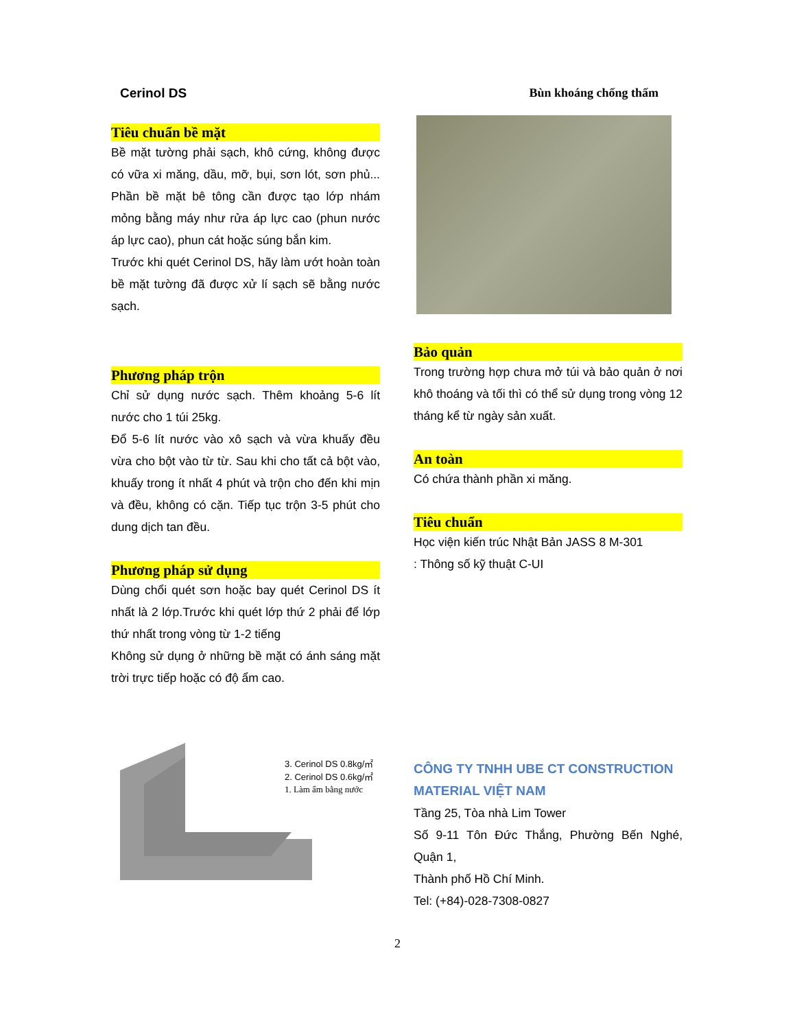Cerinol DS Bùn khoáng chống thấm
Tiêu chuẩn bề mặt
Bề mặt tường phải sạch, khô cứng, không được có vữa xi măng, dầu, mỡ, bụi, sơn lót, sơn phủ... Phần bề mặt bê tông cần được tạo lớp nhám mỏng bằng máy như rửa áp lực cao (phun nước áp lực cao), phun cát hoặc súng bắn kim.
Trước khi quét Cerinol DS, hãy làm ướt hoàn toàn bề mặt tường đã được xử lí sạch sẽ bằng nước sạch.
Phương pháp trộn
Chỉ sử dụng nước sạch. Thêm khoảng 5-6 lít nước cho 1 túi 25kg.
Đổ 5-6 lít nước vào xô sạch và vừa khuấy đều vừa cho bột vào từ từ. Sau khi cho tất cả bột vào, khuấy trong ít nhất 4 phút và trộn cho đến khi mịn và đều, không có cặn. Tiếp tục trộn 3-5 phút cho dung dịch tan đều.
Phương pháp sử dụng
Dùng chổi quét sơn hoặc bay quét Cerinol DS ít nhất là 2 lớp.Trước khi quét lớp thứ 2 phải để lớp thứ nhất trong vòng từ 1-2 tiếng
Không sử dụng ở những bề mặt có ánh sáng mặt trời trực tiếp hoặc có độ ẩm cao.
Bảo quản
Trong trường hợp chưa mở túi và bảo quản ở nơi khô thoáng và tối thì có thể sử dụng trong vòng 12 tháng kể từ ngày sản xuất.
An toàn
Có chứa thành phần xi măng.
Tiêu chuẩn
Học viện kiến trúc Nhật Bản JASS 8 M-301
: Thông số kỹ thuật C-UI
3. Cerinol DS 0.8kg/㎡
2. Cerinol DS 0.6kg/㎡
1. Làm ẩm bằng nước
CÔNG TY TNHH UBE CT CONSTRUCTION MATERIAL VIỆT NAM
Tầng 25, Tòa nhà Lim Tower
Số 9-11 Tôn Đức Thắng, Phường Bến Nghé, Quận 1,
Thành phố Hồ Chí Minh.
Tel: (+84)-028-7308-0827
2